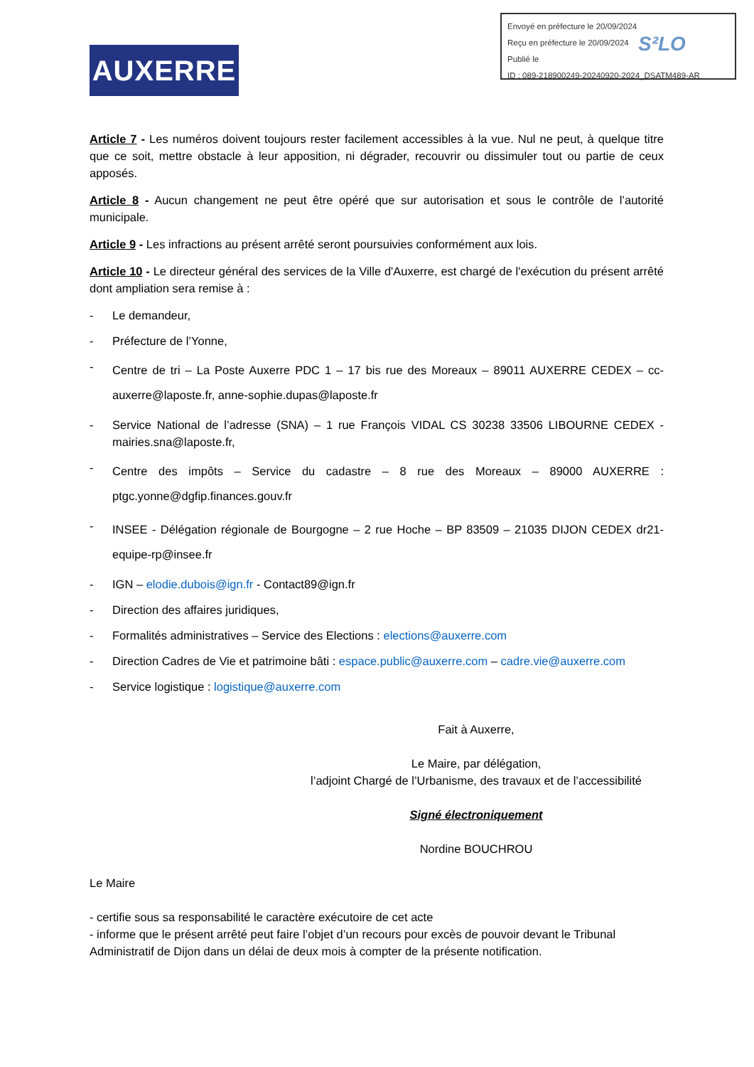Envoyé en préfecture le 20/09/2024
Reçu en préfecture le 20/09/2024
Publié le
ID : 089-218900249-20240920-2024_DSATM489-AR
S²LO
AUXERRE
Article 7 - Les numéros doivent toujours rester facilement accessibles à la vue. Nul ne peut, à quelque titre que ce soit, mettre obstacle à leur apposition, ni dégrader, recouvrir ou dissimuler tout ou partie de ceux apposés.
Article 8 - Aucun changement ne peut être opéré que sur autorisation et sous le contrôle de l’autorité municipale.
Article 9 - Les infractions au présent arrêté seront poursuivies conformément aux lois.
Article 10 - Le directeur général des services de la Ville d'Auxerre, est chargé de l'exécution du présent arrêté dont ampliation sera remise à :
- Le demandeur,
- Préfecture de l’Yonne,
- Centre de tri – La Poste Auxerre PDC 1 – 17 bis rue des Moreaux – 89011 AUXERRE CEDEX – cc-auxerre@laposte.fr, anne-sophie.dupas@laposte.fr
- Service National de l’adresse (SNA) – 1 rue François VIDAL CS 30238 33506 LIBOURNE CEDEX - mairies.sna@laposte.fr,
- Centre des impôts – Service du cadastre – 8 rue des Moreaux – 89000 AUXERRE : ptgc.yonne@dgfip.finances.gouv.fr
- INSEE - Délégation régionale de Bourgogne – 2 rue Hoche – BP 83509 – 21035 DIJON CEDEX dr21-equipe-rp@insee.fr
- IGN – elodie.dubois@ign.fr - Contact89@ign.fr
- Direction des affaires juridiques,
- Formalités administratives – Service des Elections : elections@auxerre.com
- Direction Cadres de Vie et patrimoine bâti : espace.public@auxerre.com – cadre.vie@auxerre.com
- Service logistique : logistique@auxerre.com
Fait à Auxerre,
Le Maire, par délégation,
l’adjoint Chargé de l’Urbanisme, des travaux et de l’accessibilité
Signé électroniquement
Nordine BOUCHROU
Le Maire
- certifie sous sa responsabilité le caractère exécutoire de cet acte
- informe que le présent arrêté peut faire l’objet d’un recours pour excès de pouvoir devant le Tribunal Administratif de Dijon dans un délai de deux mois à compter de la présente notification.